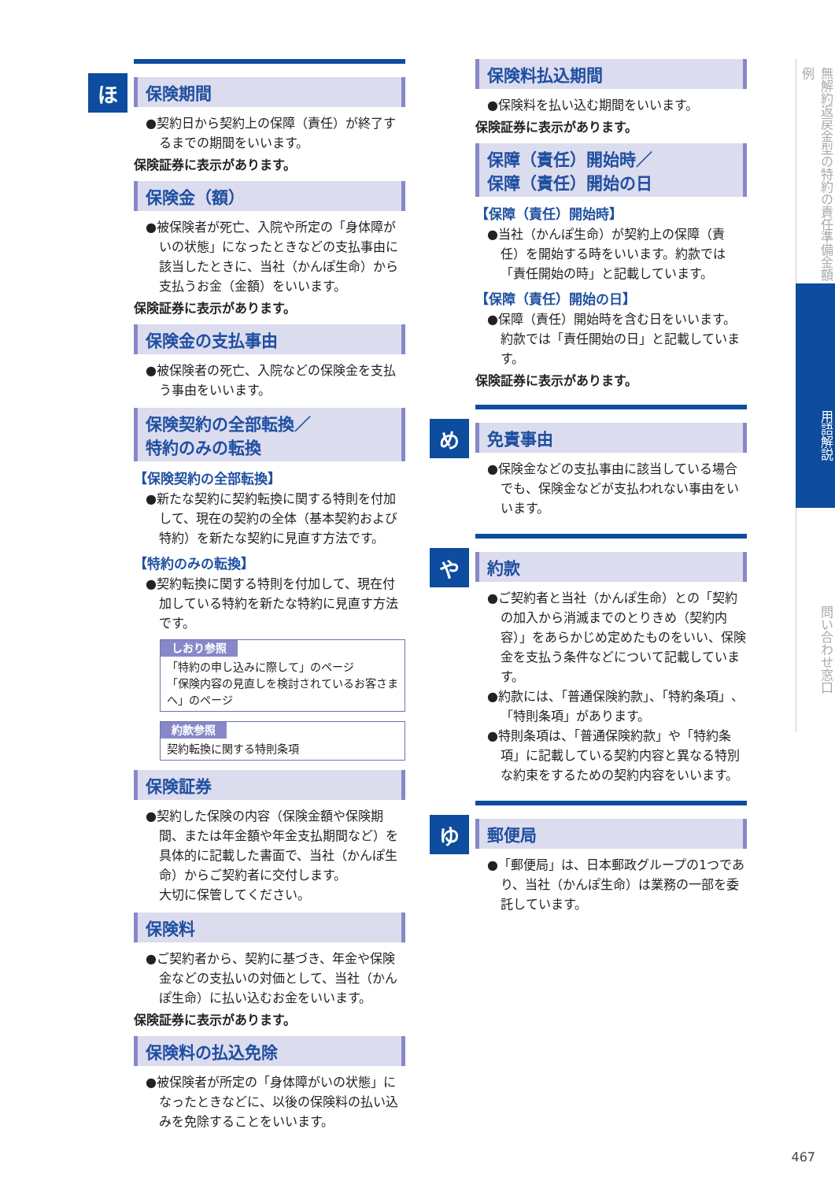ほ
保険期間
●契約日から契約上の保障（責任）が終了するまでの期間をいいます。
保険証券に表示があります。
保険金（額）
●被保険者が死亡、入院や所定の「身体障がいの状態」になったときなどの支払事由に該当したときに、当社（かんぽ生命）から支払うお金（金額）をいいます。
保険証券に表示があります。
保険金の支払事由
●被保険者の死亡、入院などの保険金を支払う事由をいいます。
保険契約の全部転換／
特約のみの転換
【保険契約の全部転換】
●新たな契約に契約転換に関する特則を付加して、現在の契約の全体（基本契約および特約）を新たな契約に見直す方法です。
【特約のみの転換】
●契約転換に関する特則を付加して、現在付加している特約を新たな特約に見直す方法です。
しおり参照
「特約の申し込みに際して」のページ
「保険内容の見直しを検討されているお客さまへ」のページ
約款参照
契約転換に関する特則条項
保険証券
●契約した保険の内容（保険金額や保険期間、または年金額や年金支払期間など）を具体的に記載した書面で、当社（かんぽ生命）からご契約者に交付します。
大切に保管してください。
保険料
●ご契約者から、契約に基づき、年金や保険金などの支払いの対価として、当社（かんぽ生命）に払い込むお金をいいます。
保険証券に表示があります。
保険料の払込免除
●被保険者が所定の「身体障がいの状態」になったときなどに、以後の保険料の払い込みを免除することをいいます。
保険料払込期間
●保険料を払い込む期間をいいます。
保険証券に表示があります。
保障（責任）開始時／
保障（責任）開始の日
【保障（責任）開始時】
●当社（かんぽ生命）が契約上の保障（責任）を開始する時をいいます。約款では「責任開始の時」と記載しています。
【保障（責任）開始の日】
●保障（責任）開始時を含む日をいいます。約款では「責任開始の日」と記載しています。
保険証券に表示があります。
め
免責事由
●保険金などの支払事由に該当している場合でも、保険金などが支払われない事由をいいます。
や
約款
●ご契約者と当社（かんぽ生命）との「契約の加入から消滅までのとりきめ（契約内容）」をあらかじめ定めたものをいい、保険金を支払う条件などについて記載しています。
●約款には、「普通保険約款」、「特約条項」、「特則条項」があります。
●特則条項は、「普通保険約款」や「特約条項」に記載している契約内容と異なる特別な約束をするための契約内容をいいます。
ゆ
郵便局
●「郵便局」は、日本郵政グループの1つであり、当社（かんぽ生命）は業務の一部を委託しています。
無解約返戻金型の特約の責任準備金額例
用語解説
問い合わせ窓口
467